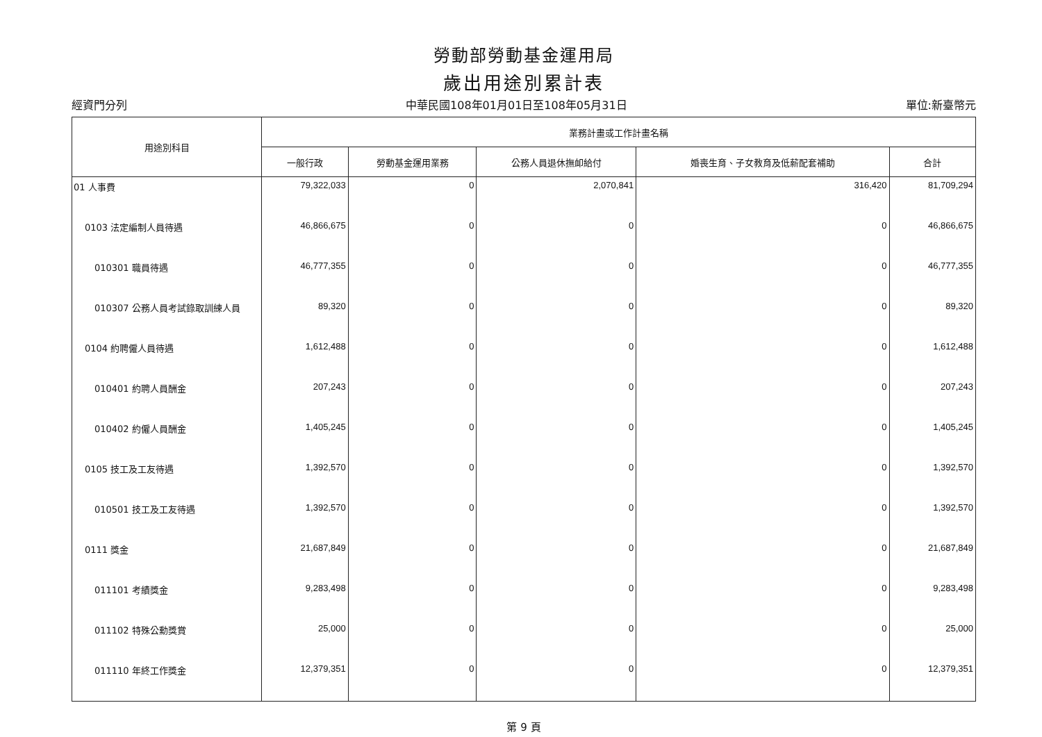勞動部勞動基金運用局
歲出用途別累計表
經資門分列 中華民國108年01月01日至108年05月31日 單位:新臺幣元
| 用途別科目 | 業務計畫或工作計畫名稱 | | | | |
| --- | --- | --- | --- | --- | --- |
| | 一般行政 | 勞動基金運用業務 | 公務人員退休撫卹給付 | 婚喪生育、子女教育及低薪配套補助 | 合計 |
| 01 人事費 | 79,322,033 | 0 | 2,070,841 | 316,420 | 81,709,294 |
| 0103 法定編制人員待遇 | 46,866,675 | 0 | 0 | 0 | 46,866,675 |
| 010301 職員待遇 | 46,777,355 | 0 | 0 | 0 | 46,777,355 |
| 010307 公務人員考試錄取訓練人員 | 89,320 | 0 | 0 | 0 | 89,320 |
| 0104 約聘僱人員待遇 | 1,612,488 | 0 | 0 | 0 | 1,612,488 |
| 010401 約聘人員酬金 | 207,243 | 0 | 0 | 0 | 207,243 |
| 010402 約僱人員酬金 | 1,405,245 | 0 | 0 | 0 | 1,405,245 |
| 0105 技工及工友待遇 | 1,392,570 | 0 | 0 | 0 | 1,392,570 |
| 010501 技工及工友待遇 | 1,392,570 | 0 | 0 | 0 | 1,392,570 |
| 0111 獎金 | 21,687,849 | 0 | 0 | 0 | 21,687,849 |
| 011101 考績獎金 | 9,283,498 | 0 | 0 | 0 | 9,283,498 |
| 011102 特殊公勳獎賞 | 25,000 | 0 | 0 | 0 | 25,000 |
| 011110 年終工作獎金 | 12,379,351 | 0 | 0 | 0 | 12,379,351 |
第 9 頁